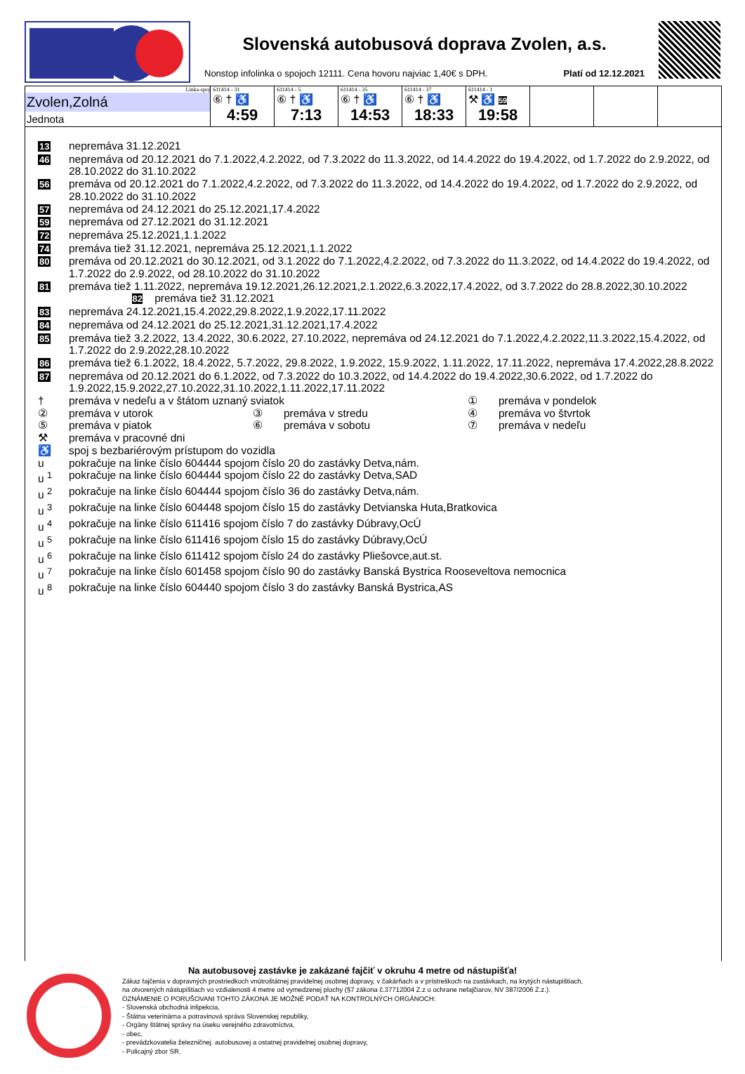Slovenská autobusová doprava Zvolen, a.s.
Nonstop infolinka o spojoch 12111. Cena hovoru najviac 1,40€ s DPH. Platí od 12.12.2021
| Linka-spoj Zvolen,Zolná Jednota | 611414 - 31 ⑥ † ♿ 4:59 | 611414 - 5 ⑥ † ♿ 7:13 | 611414 - 35 ⑥ † ♿ 14:53 | 611414 - 37 ⑥ † ♿ 18:33 | 611414 - 1 ⚒ ♿ 59 19:58 | | | |
13 nepremáva 31.12.2021
46 nepremáva od 20.12.2021 do 7.1.2022,4.2.2022, od 7.3.2022 do 11.3.2022, od 14.4.2022 do 19.4.2022, od 1.7.2022 do 2.9.2022, od 28.10.2022 do 31.10.2022
56 premáva od 20.12.2021 do 7.1.2022,4.2.2022, od 7.3.2022 do 11.3.2022, od 14.4.2022 do 19.4.2022, od 1.7.2022 do 2.9.2022, od 28.10.2022 do 31.10.2022
57 nepremáva od 24.12.2021 do 25.12.2021,17.4.2022
59 nepremáva od 27.12.2021 do 31.12.2021
72 nepremáva 25.12.2021,1.1.2022
74 premáva tiež 31.12.2021, nepremáva 25.12.2021,1.1.2022
80 premáva od 20.12.2021 do 30.12.2021, od 3.1.2022 do 7.1.2022,4.2.2022, od 7.3.2022 do 11.3.2022, od 14.4.2022 do 19.4.2022, od 1.7.2022 do 2.9.2022, od 28.10.2022 do 31.10.2022
81 premáva tiež 1.11.2022, nepremáva 19.12.2021,26.12.2021,2.1.2022,6.3.2022,17.4.2022, od 3.7.2022 do 28.8.2022,30.10.2022 82 premáva tiež 31.12.2021
83 nepremáva 24.12.2021,15.4.2022,29.8.2022,1.9.2022,17.11.2022
84 nepremáva od 24.12.2021 do 25.12.2021,31.12.2021,17.4.2022
85 premáva tiež 3.2.2022, 13.4.2022, 30.6.2022, 27.10.2022, nepremáva od 24.12.2021 do 7.1.2022,4.2.2022,11.3.2022,15.4.2022, od 1.7.2022 do 2.9.2022,28.10.2022
86 premáva tiež 6.1.2022, 18.4.2022, 5.7.2022, 29.8.2022, 1.9.2022, 15.9.2022, 1.11.2022, 17.11.2022, nepremáva 17.4.2022,28.8.2022
87 nepremáva od 20.12.2021 do 6.1.2022, od 7.3.2022 do 10.3.2022, od 14.4.2022 do 19.4.2022,30.6.2022, od 1.7.2022 do 1.9.2022,15.9.2022,27.10.2022,31.10.2022,1.11.2022,17.11.2022
† premáva v nedeľu a v štátom uznaný sviatok
① premáva v pondelok
② premáva v utorok
③ premáva v stredu
④ premáva vo štvrtok
⑤ premáva v piatok
⑥ premáva v sobotu
⑦ premáva v nedeľu
⚒ premáva v pracovné dni
♿ spoj s bezbariérovým prístupom do vozidla
u pokračuje na linke číslo 604444 spojom číslo 20 do zastávky Detva,nám.
u <sup>1</sup> pokračuje na linke číslo 604444 spojom číslo 22 do zastávky Detva,SAD
u <sup>2</sup> pokračuje na linke číslo 604444 spojom číslo 36 do zastávky Detva,nám.
u <sup>3</sup> pokračuje na linke číslo 604448 spojom číslo 15 do zastávky Detvianska Huta,Bratkovica
u <sup>4</sup> pokračuje na linke číslo 611416 spojom číslo 7 do zastávky Dúbravy,OcÚ
u <sup>5</sup> pokračuje na linke číslo 611416 spojom číslo 15 do zastávky Dúbravy,OcÚ
u <sup>6</sup> pokračuje na linke číslo 611412 spojom číslo 24 do zastávky Pliešovce,aut.st.
u <sup>7</sup> pokračuje na linke číslo 601458 spojom číslo 90 do zastávky Banská Bystrica Rooseveltova nemocnica
u <sup>8</sup> pokračuje na linke číslo 604440 spojom číslo 3 do zastávky Banská Bystrica,AS
Na autobusovej zastávke je zakázané fajčiť v okruhu 4 metre od nástupišťa!
Zákaz fajčenia v dopravných prostriedkoch vnútroštátnej pravidelnej osobnej dopravy, v čakárňach a v prístreškoch na zastávkach, na krytých nástupištiach,
na otvorených nástupištiach vo vzdialenosti 4 metre od vymedzenej plochy (§7 zákona č.37712004 Z.z o ochrane nefajčiarov, NV 387/2006 Z.z.).
OZNÁMENIE O PORUŠOVANI TOHTO ZÁKONA JE MOŽNÉ PODAŤ NA KONTROLNÝCH ORGÁNOCH:
- Slovenská obchodná inšpekcia,
- Štátna veterinárna a potravinová správa Slovenskej republiky,
- Orgány štátnej správy na úseku verejného zdravotníctva,
- obec,
- prevádzkovatelia železničnej. autobusovej a ostatnej pravidelnej osobnej dopravy,
- Policajný zbor SR.